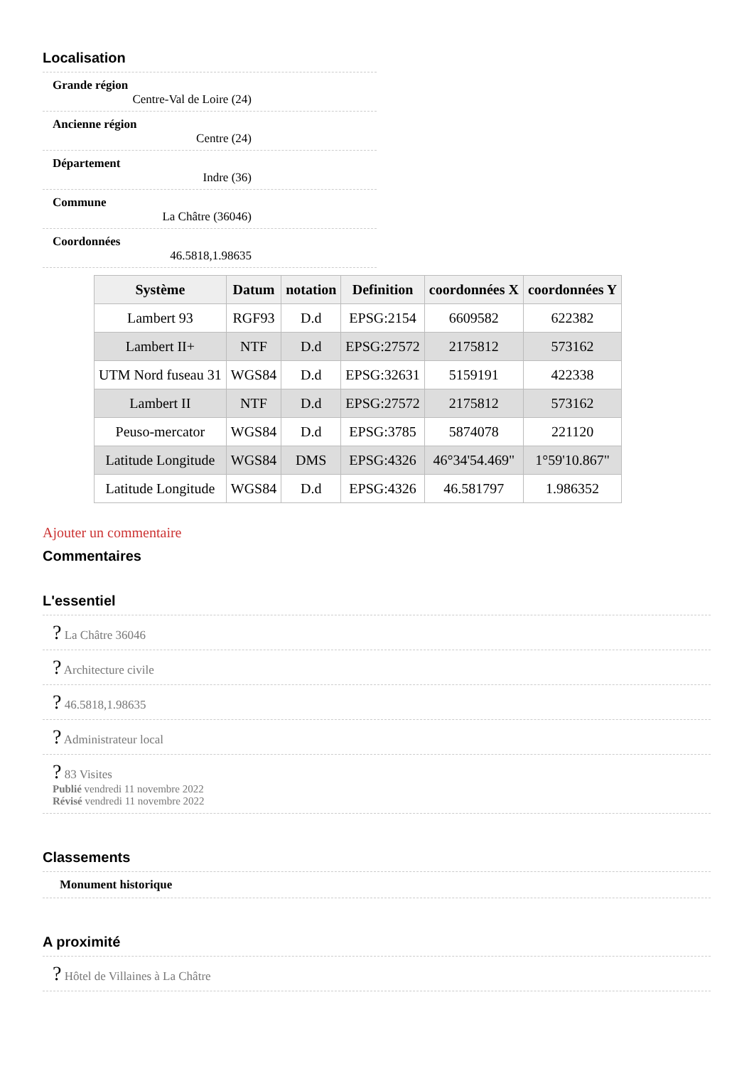Localisation
Grande région
Centre-Val de Loire (24)
Ancienne région
Centre (24)
Département
Indre (36)
Commune
La Châtre (36046)
Coordonnées
46.5818,1.98635
| Système | Datum | notation | Definition | coordonnées X | coordonnées Y |
| --- | --- | --- | --- | --- | --- |
| Lambert 93 | RGF93 | D.d | EPSG:2154 | 6609582 | 622382 |
| Lambert II+ | NTF | D.d | EPSG:27572 | 2175812 | 573162 |
| UTM Nord fuseau 31 | WGS84 | D.d | EPSG:32631 | 5159191 | 422338 |
| Lambert II | NTF | D.d | EPSG:27572 | 2175812 | 573162 |
| Peuso-mercator | WGS84 | D.d | EPSG:3785 | 5874078 | 221120 |
| Latitude Longitude | WGS84 | DMS | EPSG:4326 | 46°34'54.469" | 1°59'10.867" |
| Latitude Longitude | WGS84 | D.d | EPSG:4326 | 46.581797 | 1.986352 |
Ajouter un commentaire
Commentaires
L'essentiel
? La Châtre 36046
? Architecture civile
? 46.5818,1.98635
? Administrateur local
? 83 Visites
Publié vendredi 11 novembre 2022
Révisé vendredi 11 novembre 2022
Classements
Monument historique
A proximité
? Hôtel de Villaines à La Châtre